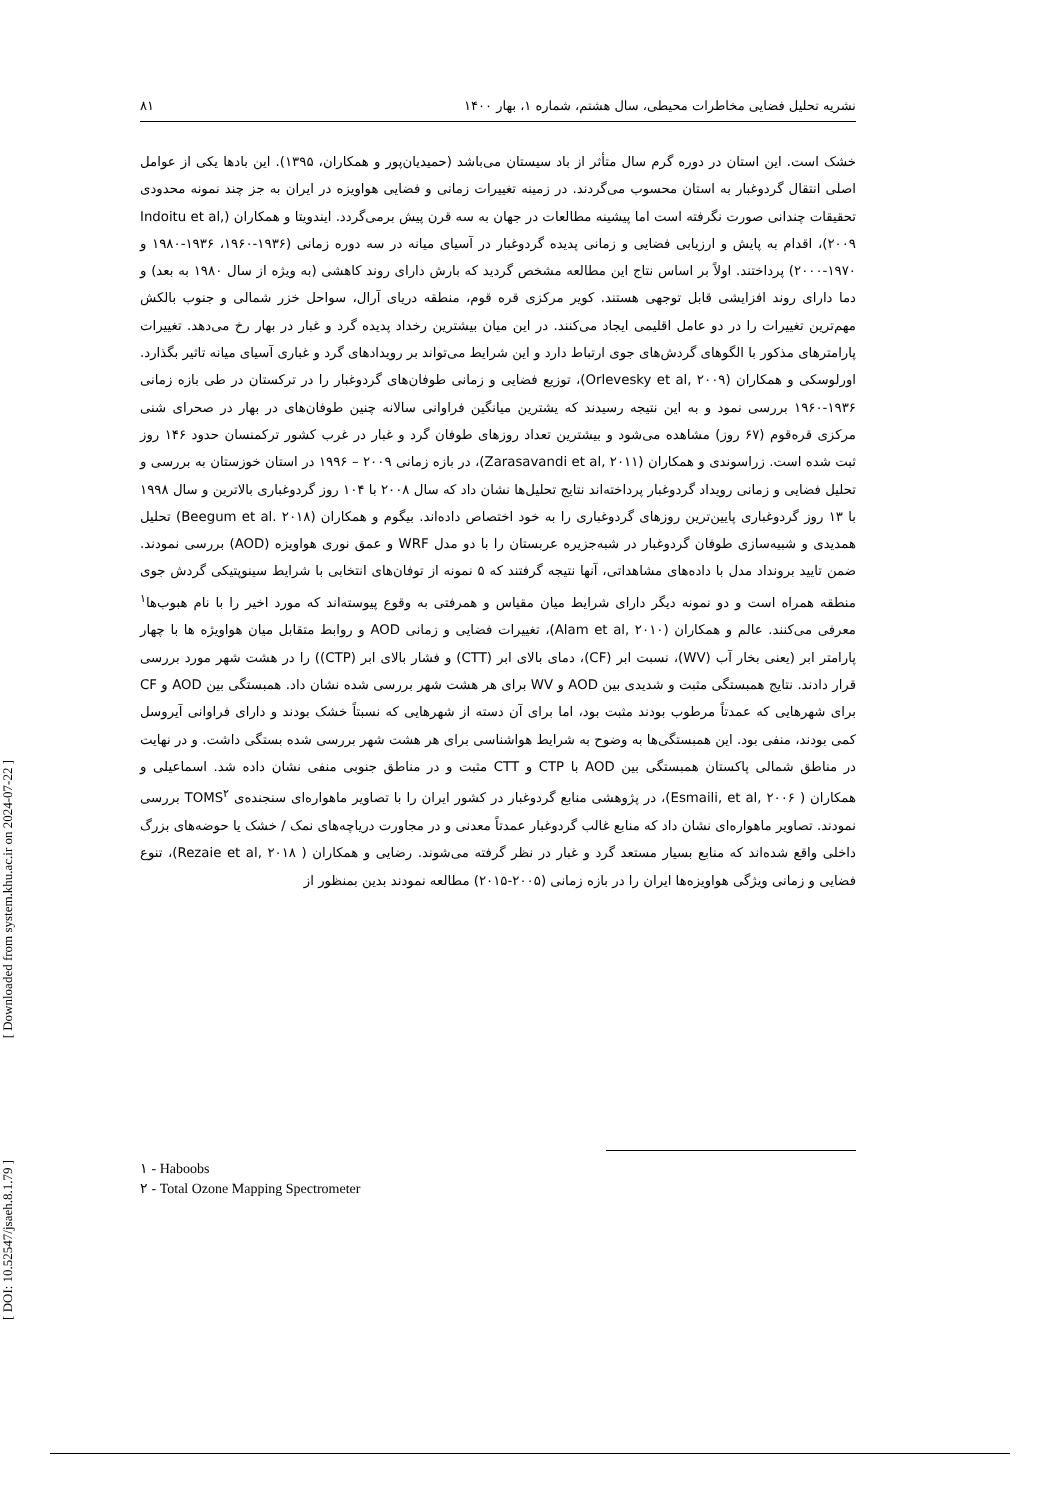نشریه تحلیل فضایی مخاطرات محیطی، سال هشتم، شماره ۱، بهار ۱۴۰۰ ۸۱
خشک است. این استان در دوره گرم سال متأثر از باد سیستان می‌باشد (حمیدیان‌پور و همکاران، ۱۳۹۵). این بادها یکی از عوامل اصلی انتقال گردوغبار به استان محسوب می‌گردند. در زمینه تغییرات زمانی و فضایی هواویزه در ایران به جز چند نمونه محدودی تحقیقات چندانی صورت نگرفته است اما پیشینه مطالعات در جهان به سه قرن پیش برمی‌گردد. ایندویتا و همکاران (Indoitu et al, ۲۰۰۹)، اقدام به پایش و ارزیابی فضایی و زمانی پدیده گردوغبار در آسیای میانه در سه دوره زمانی (۱۹۳۶-۱۹۶۰، ۱۹۳۶-۱۹۸۰ و ۱۹۷۰-۲۰۰۰) پرداختند. اولاً بر اساس نتاج این مطالعه مشخص گردید که بارش دارای روند کاهشی (به ویژه از سال ۱۹۸۰ به بعد) و دما دارای روند افزایشی قابل توجهی هستند. کویر مرکزی قره قوم، منطقه دریای آرال، سواحل خزر شمالی و جنوب بالکش مهم‌ترین تغییرات را در دو عامل اقلیمی ایجاد می‌کنند. در این میان بیشترین رخداد پدیده گرد و غبار در بهار رخ می‌دهد. تغییرات پارامترهای مذکور با الگوهای گردش‌های جوی ارتباط دارد و این شرایط می‌تواند بر رویدادهای گرد و غباری آسیای میانه تاثیر بگذارد. اورلوسکی و همکاران (Orlevesky et al, ۲۰۰۹)، توزیع فضایی و زمانی طوفان‌های گردوغبار را در ترکستان در طی بازه زمانی ۱۹۳۶-۱۹۶۰ بررسی نمود و به این نتیجه رسیدند که یشترین میانگین فراوانی سالانه چنین طوفان‌های در بهار در صحرای شنی مرکزی قره‌قوم (۶۷ روز) مشاهده می‌شود و بیشترین تعداد روزهای طوفان گرد و غبار در غرب کشور ترکمنسان حدود ۱۴۶ روز ثبت شده است. زراسوندی و همکاران (Zarasavandi et al, ۲۰۱۱)، در بازه زمانی ۲۰۰۹ – ۱۹۹۶ در استان خوزستان به بررسی و تحلیل فضایی و زمانی رویداد گردوغبار پرداخته‌اند نتایج تحلیل‌ها نشان داد که سال ۲۰۰۸ با ۱۰۴ روز گردوغباری بالاترین و سال ۱۹۹۸ با ۱۳ روز گردوغباری پایین‌ترین روزهای گردوغباری را به خود اختصاص داده‌اند. بیگوم و همکاران (Beegum et al. ۲۰۱۸) تحلیل همدیدی و شبیه‌سازی طوفان گردوغبار در شبه‌جزیره عربستان را با دو مدل WRF و عمق نوری هواویزه (AOD) بررسی نمودند. ضمن تایید برونداد مدل با داده‌های مشاهداتی، آنها نتیجه گرفتند که ۵ نمونه از توفان‌های انتخابی با شرایط سینوپتیکی گردش جوی منطقه همراه است و دو نمونه دیگر دارای شرایط میان مقیاس و همرفتی به وقوع پیوسته‌اند که مورد اخیر را با نام هبوب‌ها<sup>۱</sup> معرفی می‌کنند. عالم و همکاران (Alam et al, ۲۰۱۰)، تغییرات فضایی و زمانی AOD و روابط متقابل میان هواویژه ها با چهار پارامتر ابر (یعنی بخار آب (WV)، نسبت ابر (CF)، دمای بالای ابر (CTT) و فشار بالای ابر (CTP)) را در هشت شهر مورد بررسی قرار دادند. نتایج همبستگی مثبت و شدیدی بین AOD و WV برای هر هشت شهر بررسی شده نشان داد. همبستگی بین AOD و CF برای شهرهایی که عمدتاً مرطوب بودند مثبت بود، اما برای آن دسته از شهرهایی که نسبتاً خشک بودند و دارای فراوانی آیروسل کمی بودند، منفی بود. این همبستگی‌ها به وضوح به شرایط هواشناسی برای هر هشت شهر بررسی شده بستگی داشت. و در نهایت در مناطق شمالی پاکستان همبستگی بین AOD با CTP و CTT مثبت و در مناطق جنوبی منفی نشان داده شد. اسماعیلی و همکاران ( Esmaili, et al, ۲۰۰۶)، در پژوهشی منابع گردوغبار در کشور ایران را با تصاویر ماهواره‌ای سنجنده‌ی TOMS<sup>۲</sup> بررسی نمودند. تصاویر ماهواره‌ای نشان داد که منابع غالب گردوغبار عمدتاً معدنی و در مجاورت دریاچه‌های نمک / خشک یا حوضه‌های بزرگ داخلی واقع شده‌اند که منابع بسیار مستعد گرد و غبار در نظر گرفته می‌شوند. رضایی و همکاران ( Rezaie et al, ۲۰۱۸)، تنوع فضایی و زمانی ویژگی هواویزه‌ها ایران را در بازه زمانی (۲۰۰۵-۲۰۱۵) مطالعه نمودند بدین بمنظور از
۱ - Haboobs
۲ - Total Ozone Mapping Spectrometer
[ Downloaded from system.khu.ac.ir on 2024-07-22 ]
[ DOI: 10.52547/jsaeh.8.1.79 ]